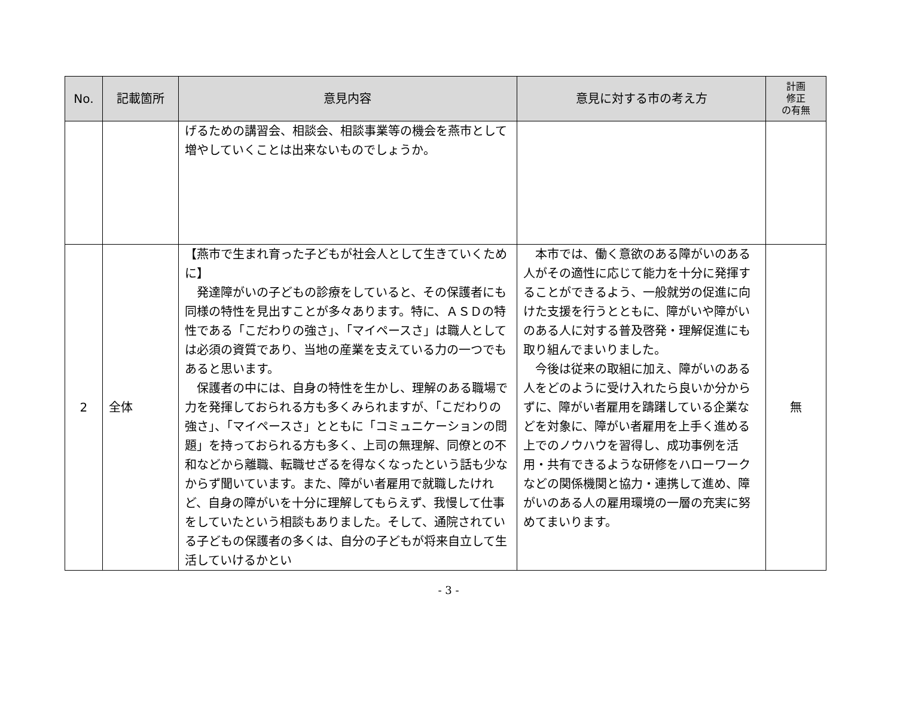| No. | 記載箇所 | 意見内容 | 意見に対する市の考え方 | 計画 修正 の有無 |
| --- | --- | --- | --- | --- |
| | | げるための講習会、相談会、相談事業等の機会を燕市として増やしていくことは出来ないものでしょうか。 | | |
| 2 | 全体 | 【燕市で生まれ育った子どもが社会人として生きていくために】 発達障がいの子どもの診療をしていると、その保護者にも同様の特性を見出すことが多々あります。特に、ＡＳＤの特性である「こだわりの強さ」、「マイペースさ」は職人としては必須の資質であり、当地の産業を支えている力の一つでもあると思います。 保護者の中には、自身の特性を生かし、理解のある職場で力を発揮しておられる方も多くみられますが、「こだわりの強さ」、「マイペースさ」とともに「コミュニケーションの問題」を持っておられる方も多く、上司の無理解、同僚との不和などから離職、転職せざるを得なくなったという話も少なからず聞いています。また、障がい者雇用で就職したけれど、自身の障がいを十分に理解してもらえず、我慢して仕事をしていたという相談もありました。そして、通院されている子どもの保護者の多くは、自分の子どもが将来自立して生活していけるかとい | 本市では、働く意欲のある障がいのある人がその適性に応じて能力を十分に発揮することができるよう、一般就労の促進に向けた支援を行うとともに、障がいや障がいのある人に対する普及啓発・理解促進にも取り組んでまいりました。 今後は従来の取組に加え、障がいのある人をどのように受け入れたら良いか分からずに、障がい者雇用を躊躇している企業などを対象に、障がい者雇用を上手く進める上でのノウハウを習得し、成功事例を活用・共有できるような研修をハローワークなどの関係機関と協力・連携して進め、障がいのある人の雇用環境の一層の充実に努めてまいります。 | 無 |
- 3 -